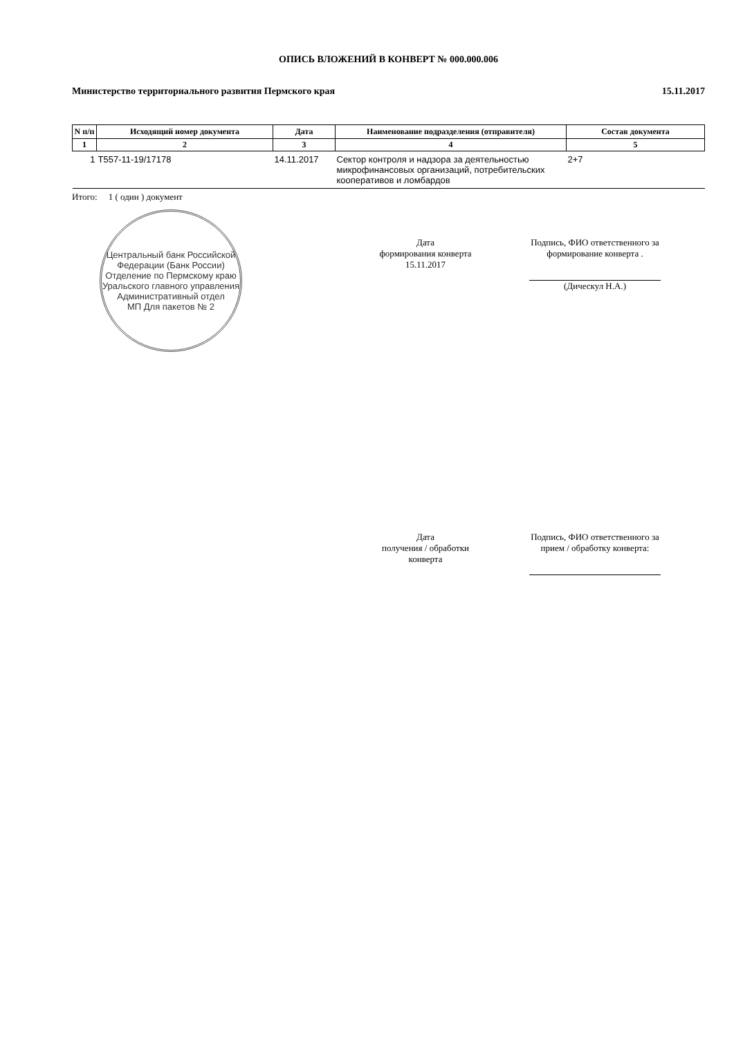ОПИСЬ ВЛОЖЕНИЙ В КОНВЕРТ № 000.000.006
Министерство территориального развития Пермского края 15.11.2017
| N п/п | Исходящий номер документа | Дата | Наименование подразделения (отправителя) | Состав документа |
| --- | --- | --- | --- | --- |
| 1 | 2 | 3 | 4 | 5 |
| 1 | T557-11-19/17178 | 14.11.2017 | Сектор контроля и надзора за деятельностью микрофинансовых организаций, потребительских кооперативов и ломбардов | 2+7 |
Итого: 1 ( один ) документ
Центральный банк Российской Федерации (Банк России) Отделение по Пермскому краю Уральского главного управления Административный отдел
МП Для пакетов № 2
Дата
формирования конверта
15.11.2017
Подпись, ФИО ответственного за формирование конверта .
(Дическул Н.А.)
Дата
получения / обработки
конверта
Подпись, ФИО ответственного за прием / обработку конверта: